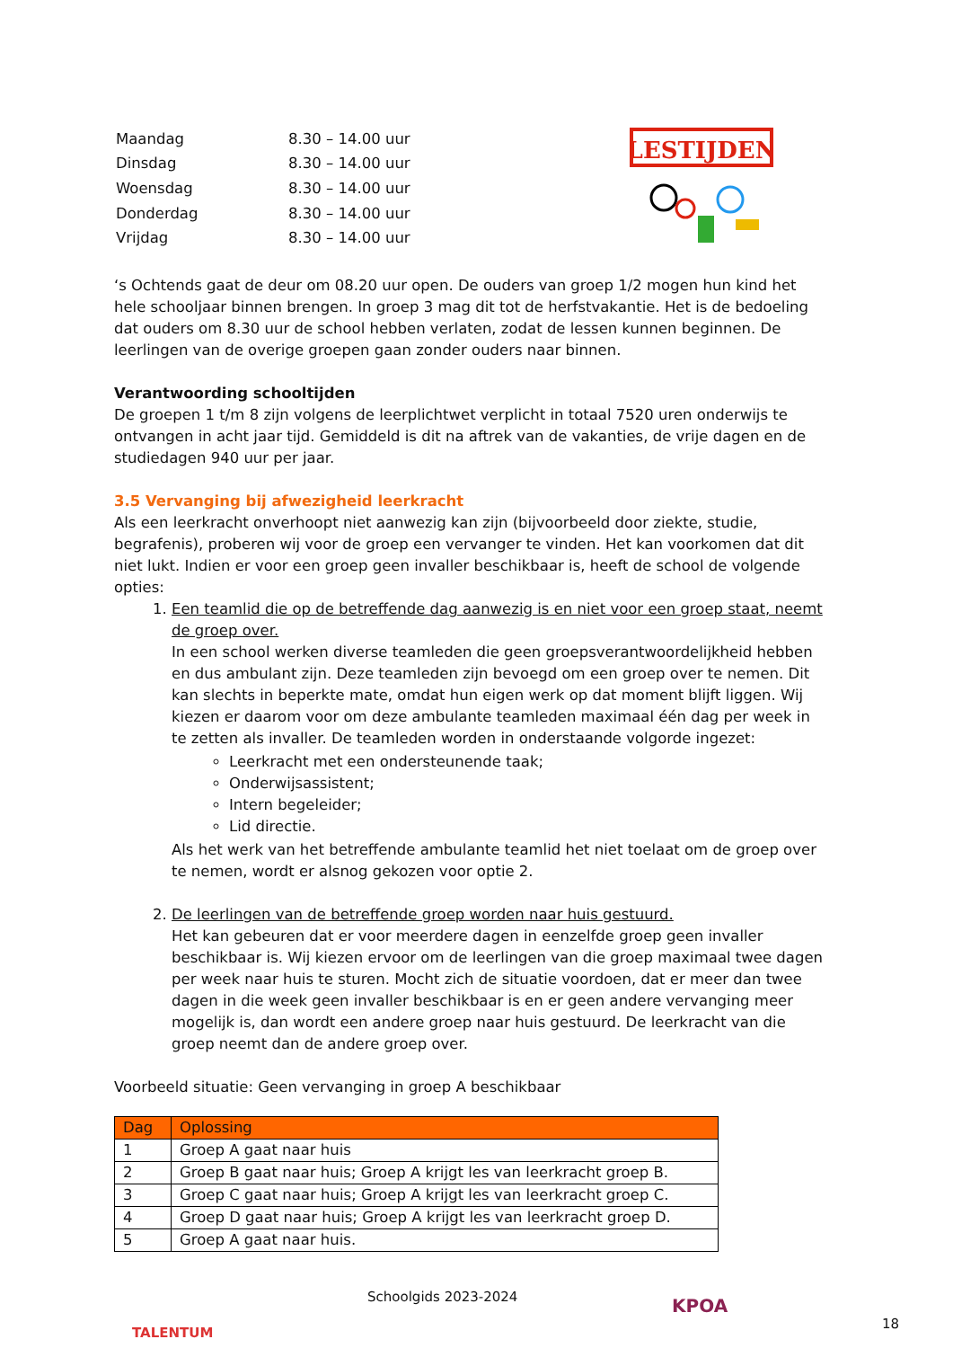| Maandag | 8.30 – 14.00 uur |
| Dinsdag | 8.30 – 14.00 uur |
| Woensdag | 8.30 – 14.00 uur |
| Donderdag | 8.30 – 14.00 uur |
| Vrijdag | 8.30 – 14.00 uur |
LESTIJDEN
‘s Ochtends gaat de deur om 08.20 uur open. De ouders van groep 1/2 mogen hun kind het hele schooljaar binnen brengen. In groep 3 mag dit tot de herfstvakantie. Het is de bedoeling dat ouders om 8.30 uur de school hebben verlaten, zodat de lessen kunnen beginnen. De leerlingen van de overige groepen gaan zonder ouders naar binnen.
Verantwoording schooltijden
De groepen 1 t/m 8 zijn volgens de leerplichtwet verplicht in totaal 7520 uren onderwijs te ontvangen in acht jaar tijd. Gemiddeld is dit na aftrek van de vakanties, de vrije dagen en de studiedagen 940 uur per jaar.
3.5 Vervanging bij afwezigheid leerkracht
Als een leerkracht onverhoopt niet aanwezig kan zijn (bijvoorbeeld door ziekte, studie, begrafenis), proberen wij voor de groep een vervanger te vinden. Het kan voorkomen dat dit niet lukt. Indien er voor een groep geen invaller beschikbaar is, heeft de school de volgende opties:
1. Een teamlid die op de betreffende dag aanwezig is en niet voor een groep staat, neemt de groep over.
In een school werken diverse teamleden die geen groepsverantwoordelijkheid hebben en dus ambulant zijn. Deze teamleden zijn bevoegd om een groep over te nemen. Dit kan slechts in beperkte mate, omdat hun eigen werk op dat moment blijft liggen. Wij kiezen er daarom voor om deze ambulante teamleden maximaal één dag per week in te zetten als invaller. De teamleden worden in onderstaande volgorde ingezet:
Leerkracht met een ondersteunende taak;
Onderwijsassistent;
Intern begeleider;
Lid directie.
Als het werk van het betreffende ambulante teamlid het niet toelaat om de groep over te nemen, wordt er alsnog gekozen voor optie 2.
2. De leerlingen van de betreffende groep worden naar huis gestuurd.
Het kan gebeuren dat er voor meerdere dagen in eenzelfde groep geen invaller beschikbaar is. Wij kiezen ervoor om de leerlingen van die groep maximaal twee dagen per week naar huis te sturen. Mocht zich de situatie voordoen, dat er meer dan twee dagen in die week geen invaller beschikbaar is en er geen andere vervanging meer mogelijk is, dan wordt een andere groep naar huis gestuurd. De leerkracht van die groep neemt dan de andere groep over.
Voorbeeld situatie: Geen vervanging in groep A beschikbaar
| Dag | Oplossing |
| --- | --- |
| 1 | Groep A gaat naar huis |
| 2 | Groep B gaat naar huis; Groep A krijgt les van leerkracht groep B. |
| 3 | Groep C gaat naar huis; Groep A krijgt les van leerkracht groep C. |
| 4 | Groep D gaat naar huis; Groep A krijgt les van leerkracht groep D. |
| 5 | Groep A gaat naar huis. |
TALENTUM
Schoolgids 2023-2024
KPOA
18